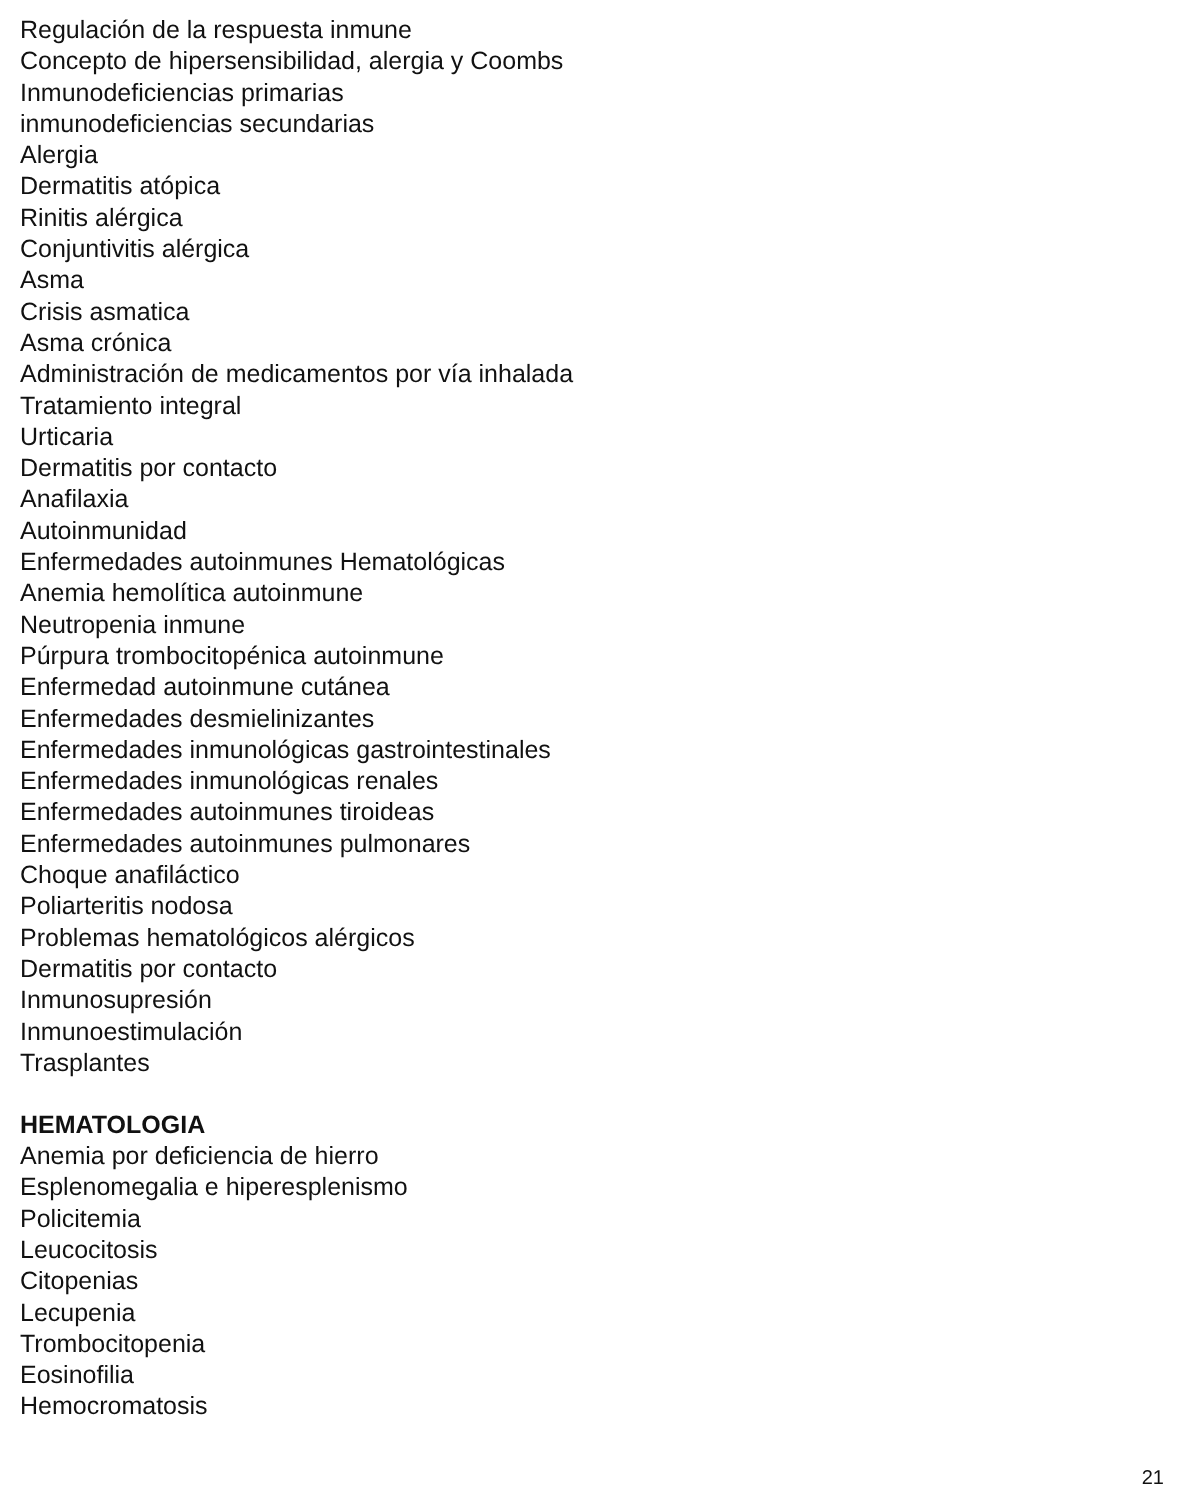Regulación de la respuesta inmune
Concepto de hipersensibilidad, alergia y Coombs
Inmunodeficiencias primarias
inmunodeficiencias secundarias
Alergia
Dermatitis atópica
Rinitis alérgica
Conjuntivitis alérgica
Asma
Crisis asmatica
Asma crónica
Administración de medicamentos por vía inhalada
Tratamiento integral
Urticaria
Dermatitis por contacto
Anafilaxia
Autoinmunidad
Enfermedades autoinmunes Hematológicas
Anemia hemolítica autoinmune
Neutropenia inmune
Púrpura trombocitopénica autoinmune
Enfermedad autoinmune cutánea
Enfermedades desmielinizantes
Enfermedades inmunológicas gastrointestinales
Enfermedades inmunológicas renales
Enfermedades autoinmunes tiroideas
Enfermedades autoinmunes pulmonares
Choque anafiláctico
Poliarteritis nodosa
Problemas hematológicos alérgicos
Dermatitis por contacto
Inmunosupresión
Inmunoestimulación
Trasplantes
HEMATOLOGIA
Anemia por deficiencia de hierro
Esplenomegalia e hiperesplenismo
Policitemia
Leucocitosis
Citopenias
Lecupenia
Trombocitopenia
Eosinofilia
Hemocromatosis
21